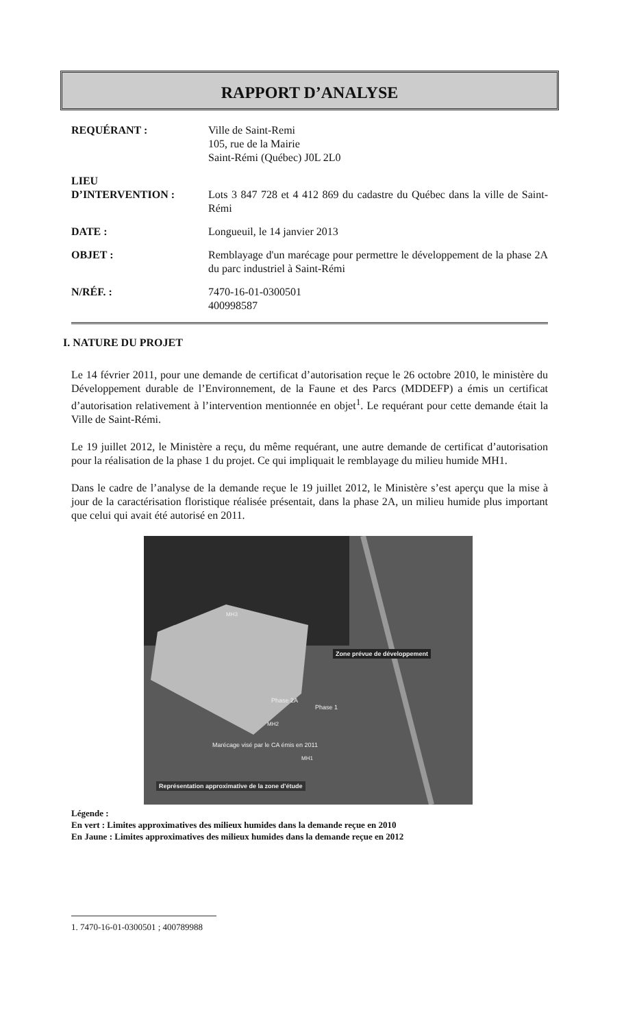RAPPORT D’ANALYSE
REQUÉRANT : Ville de Saint-Remi
105, rue de la Mairie
Saint-Rémi (Québec) J0L 2L0
LIEU
D’INTERVENTION :
Lots 3 847 728 et 4 412 869 du cadastre du Québec dans la ville de Saint-Rémi
DATE : Longueuil, le 14 janvier 2013
OBJET : Remblayage d'un marécage pour permettre le développement de la phase 2A du parc industriel à Saint-Rémi
N/RÉF. : 7470-16-01-0300501
400998587
I. NATURE DU PROJET
Le 14 février 2011, pour une demande de certificat d’autorisation reçue le 26 octobre 2010, le ministère du Développement durable de l’Environnement, de la Faune et des Parcs (MDDEFP) a émis un certificat d’autorisation relativement à l’intervention mentionnée en objet<sup>1</sup>. Le requérant pour cette demande était la Ville de Saint-Rémi.
Le 19 juillet 2012, le Ministère a reçu, du même requérant, une autre demande de certificat d’autorisation pour la réalisation de la phase 1 du projet. Ce qui impliquait le remblayage du milieu humide MH1.
Dans le cadre de l’analyse de la demande reçue le 19 juillet 2012, le Ministère s’est aperçu que la mise à jour de la caractérisation floristique réalisée présentait, dans la phase 2A, un milieu humide plus important que celui qui avait été autorisé en 2011.
Zone prévue de développement
Phase 2A
Phase 1
MH3
MH2
MH1
Marécage visé par le CA émis en 2011
Représentation approximative de la zone d’étude
Légende :
En vert : Limites approximatives des milieux humides dans la demande reçue en 2010
En Jaune : Limites approximatives des milieux humides dans la demande reçue en 2012
1. 7470-16-01-0300501 ; 400789988